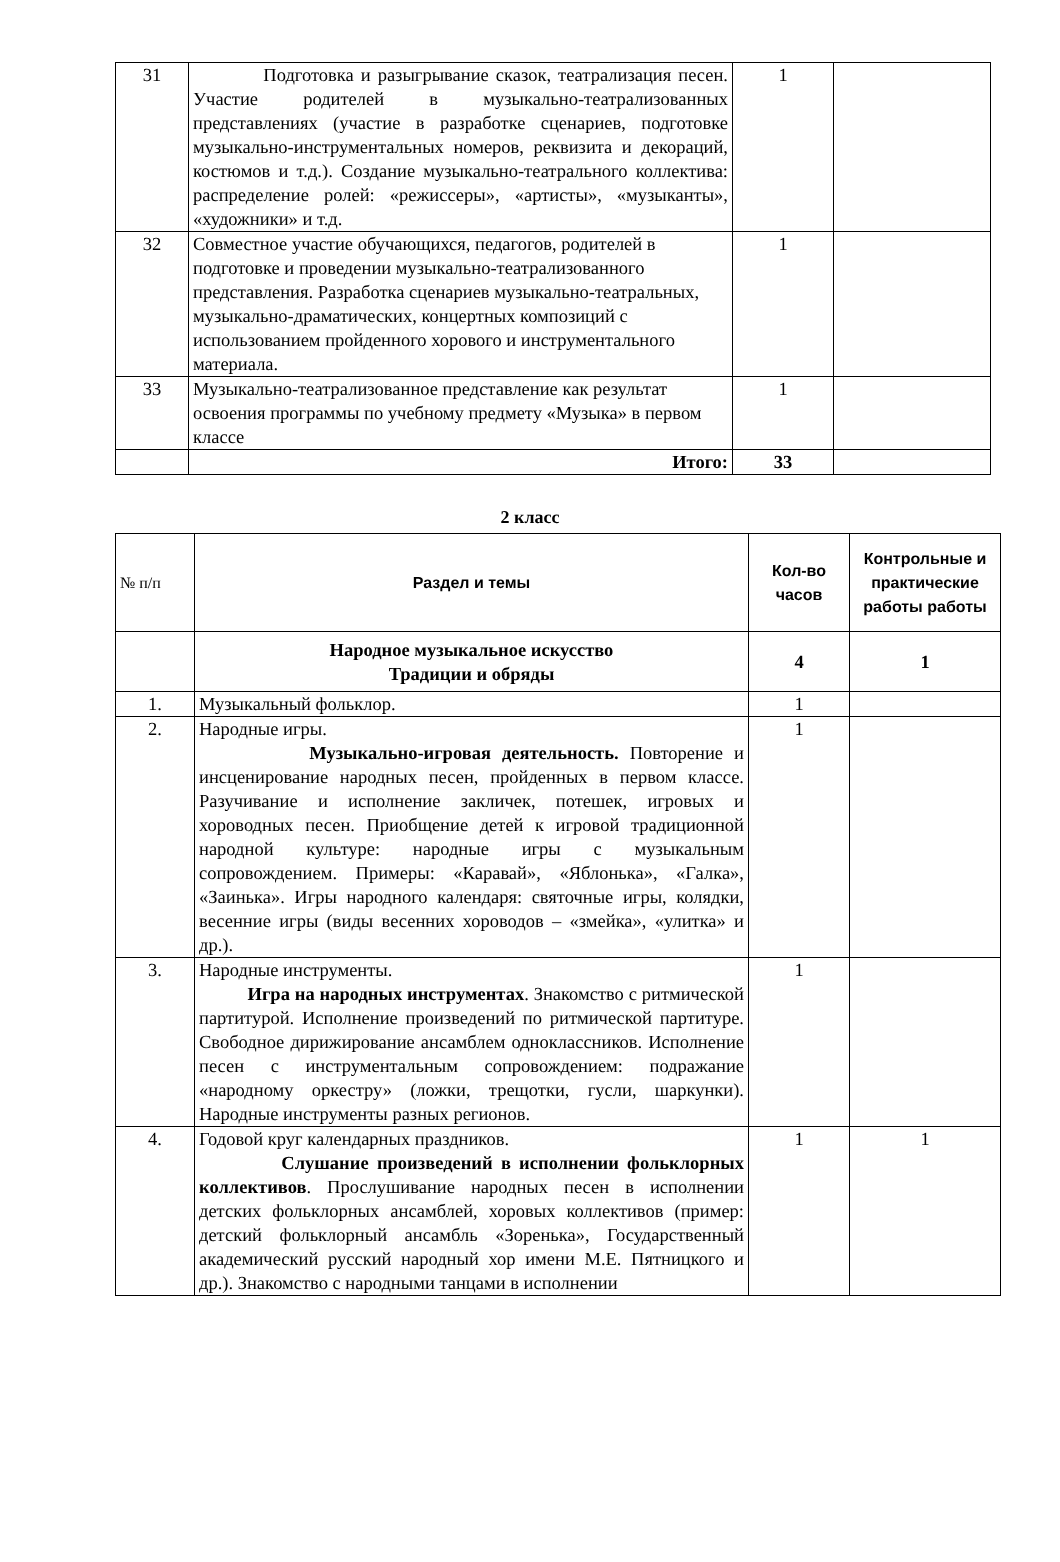| 31 | Подготовка и разыгрывание сказок, театрализация песен. Участие родителей в музыкально-театрализованных представлениях (участие в разработке сценариев, подготовке музыкально-инструментальных номеров, реквизита и декораций, костюмов и т.д.). Создание музыкально-театрального коллектива: распределение ролей: «режиссеры», «артисты», «музыканты», «художники» и т.д. | 1 | |
| 32 | Совместное участие обучающихся, педагогов, родителей в подготовке и проведении музыкально-театрализованного представления. Разработка сценариев музыкально-театральных, музыкально-драматических, концертных композиций с использованием пройденного хорового и инструментального материала. | 1 | |
| 33 | Музыкально-театрализованное представление как результат освоения программы по учебному предмету «Музыка» в первом классе | 1 | |
| | Итого: | 33 | |
2 класс
| № п/п | Раздел и темы | Кол-во часов | Контрольные и практические работы работы |
| --- | --- | --- | --- |
| | Народное музыкальное искусство Традиции и обряды | 4 | 1 |
| 1. | Музыкальный фольклор. | 1 | |
| 2. | Народные игры. Музыкально-игровая деятельность. Повторение и инсценирование народных песен, пройденных в первом классе. Разучивание и исполнение закличек, потешек, игровых и хороводных песен. Приобщение детей к игровой традиционной народной культуре: народные игры с музыкальным сопровождением. Примеры: «Каравай», «Яблонька», «Галка», «Заинька». Игры народного календаря: святочные игры, колядки, весенние игры (виды весенних хороводов – «змейка», «улитка» и др.). | 1 | |
| 3. | Народные инструменты. Игра на народных инструментах . Знакомство с ритмической партитурой. Исполнение произведений по ритмической партитуре. Свободное дирижирование ансамблем одноклассников. Исполнение песен с инструментальным сопровождением: подражание «народному оркестру» (ложки, трещотки, гусли, шаркунки). Народные инструменты разных регионов. | 1 | |
| 4. | Годовой круг календарных праздников. Слушание произведений в исполнении фольклорных коллективов . Прослушивание народных песен в исполнении детских фольклорных ансамблей, хоровых коллективов (пример: детский фольклорный ансамбль «Зоренька», Государственный академический русский народный хор имени М.Е. Пятницкого и др.). Знакомство с народными танцами в исполнении | 1 | 1 |